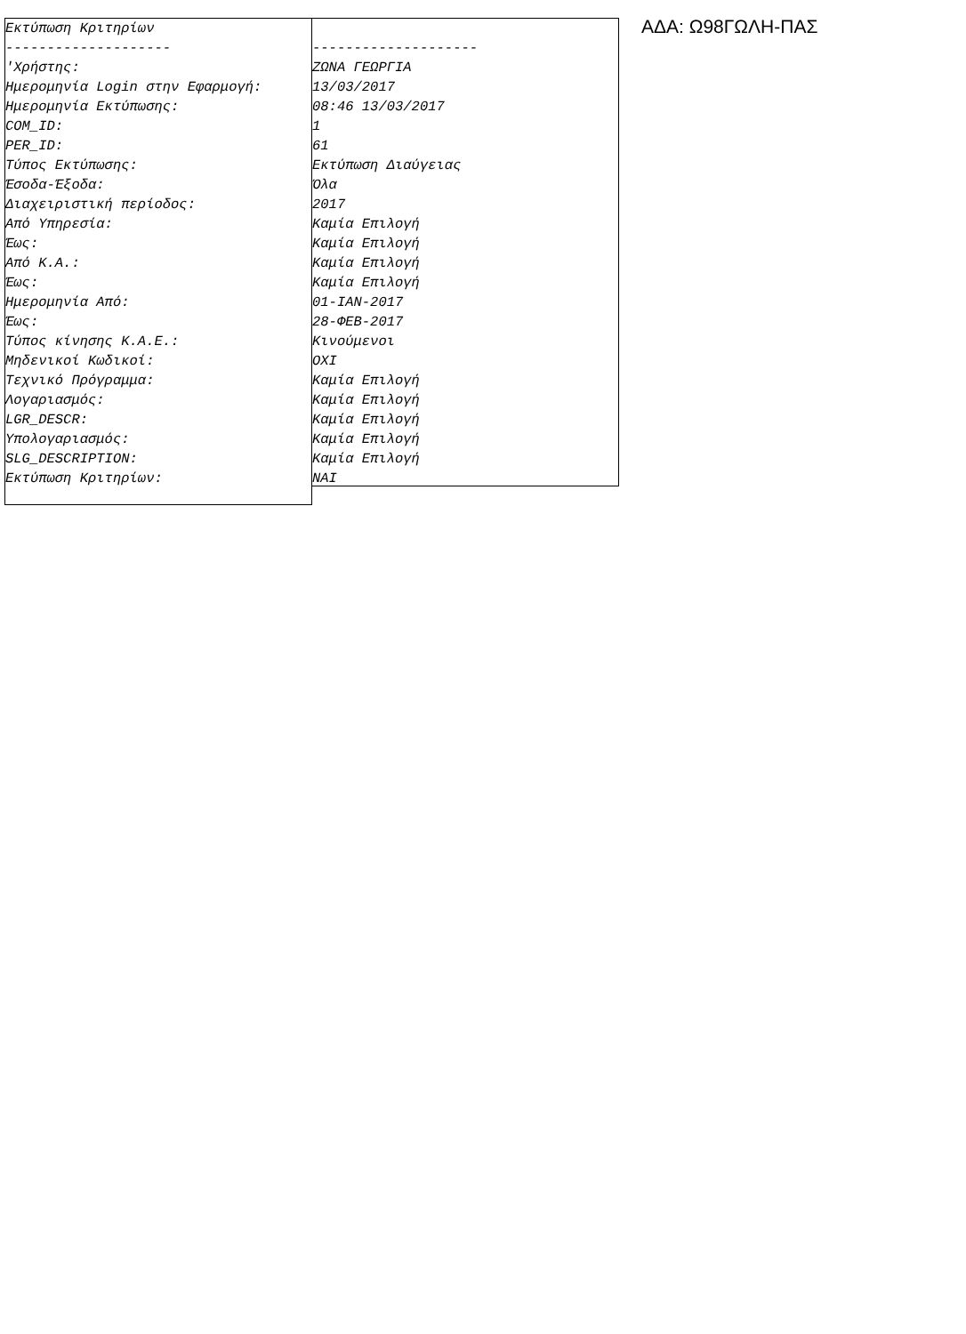Εκτύπωση Κριτηρίων -------------------- 'Χρήστης: Ημερομηνία Login στην Εφαρμογή: Ημερομηνία Εκτύπωσης: COM_ID: PER_ID: Τύπος Εκτύπωσης: Έσοδα-Έξοδα: Διαχειριστική περίοδος: Από Υπηρεσία: Έως: Από Κ.Α.: Έως: Ημερομηνία Από: Έως: Τύπος κίνησης Κ.Α.Ε.: Μηδενικοί Κωδικοί: Τεχνικό Πρόγραμμα: Λογαριασμός: LGR_DESCR: Υπολογαριασμός: SLG_DESCRIPTION: Εκτύπωση Κριτηρίων:
-------------------- ΖΩΝΑ ΓΕΩΡΓΙΑ 13/03/2017 08:46 13/03/2017 1 61 Εκτύπωση Διαύγειας Όλα 2017 Καμία Επιλογή Καμία Επιλογή Καμία Επιλογή Καμία Επιλογή 01-ΙΑΝ-2017 28-ΦΕΒ-2017 Κινούμενοι ΟΧΙ Καμία Επιλογή Καμία Επιλογή Καμία Επιλογή Καμία Επιλογή Καμία Επιλογή ΝΑΙ
ΑΔΑ: Ω98ΓΩΛΗ-ΠΑΣ